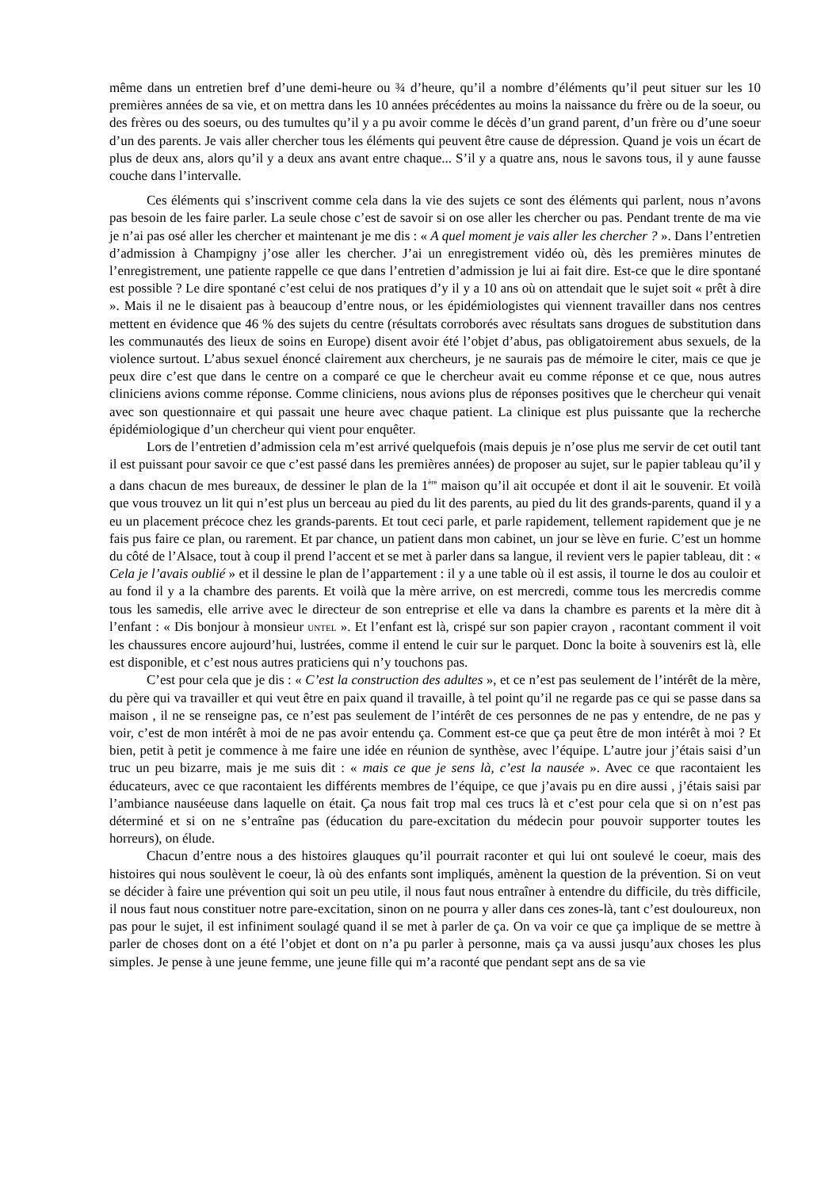même dans un entretien bref d’une demi-heure ou ¾ d’heure, qu’il a nombre d’éléments qu’il peut situer sur les 10 premières années de sa vie, et on mettra dans les 10 années précédentes au moins la naissance du frère ou de la soeur, ou des frères ou des soeurs, ou des tumultes qu’il y a pu avoir comme le décès d’un grand parent, d’un frère ou d’une soeur d’un des parents. Je vais aller chercher tous les éléments qui peuvent être cause de dépression. Quand je vois un écart de plus de deux ans, alors qu’il y a deux ans avant entre chaque... S’il y a quatre ans, nous le savons tous, il y aune fausse couche dans l’intervalle.
Ces éléments qui s’inscrivent comme cela dans la vie des sujets ce sont des éléments qui parlent, nous n’avons pas besoin de les faire parler. La seule chose c’est de savoir si on ose aller les chercher ou pas. Pendant trente de ma vie je n’ai pas osé aller les chercher et maintenant je me dis : « A quel moment je vais aller les chercher ? ». Dans l’entretien d’admission à Champigny j’ose aller les chercher. J’ai un enregistrement vidéo où, dès les premières minutes de l’enregistrement, une patiente rappelle ce que dans l’entretien d’admission je lui ai fait dire. Est-ce que le dire spontané est possible ? Le dire spontané c’est celui de nos pratiques d’y il y a 10 ans où on attendait que le sujet soit « prêt à dire ». Mais il ne le disaient pas à beaucoup d’entre nous, or les épidémiologistes qui viennent travailler dans nos centres mettent en évidence que 46 % des sujets du centre (résultats corroborés avec résultats sans drogues de substitution dans les communautés des lieux de soins en Europe) disent avoir été l’objet d’abus, pas obligatoirement abus sexuels, de la violence surtout. L’abus sexuel énoncé clairement aux chercheurs, je ne saurais pas de mémoire le citer, mais ce que je peux dire c’est que dans le centre on a comparé ce que le chercheur avait eu comme réponse et ce que, nous autres cliniciens avions comme réponse. Comme cliniciens, nous avions plus de réponses positives que le chercheur qui venait avec son questionnaire et qui passait une heure avec chaque patient. La clinique est plus puissante que la recherche épidémiologique d’un chercheur qui vient pour enquêter.
Lors de l’entretien d’admission cela m’est arrivé quelquefois (mais depuis je n’ose plus me servir de cet outil tant il est puissant pour savoir ce que c’est passé dans les premières années) de proposer au sujet, sur le papier tableau qu’il y a dans chacun de mes bureaux, de dessiner le plan de la 1<sup>ère</sup> maison qu’il ait occupée et dont il ait le souvenir. Et voilà que vous trouvez un lit qui n’est plus un berceau au pied du lit des parents, au pied du lit des grands-parents, quand il y a eu un placement précoce chez les grands-parents. Et tout ceci parle, et parle rapidement, tellement rapidement que je ne fais pus faire ce plan, ou rarement. Et par chance, un patient dans mon cabinet, un jour se lève en furie. C’est un homme du côté de l’Alsace, tout à coup il prend l’accent et se met à parler dans sa langue, il revient vers le papier tableau, dit : « Cela je l’avais oublié » et il dessine le plan de l’appartement : il y a une table où il est assis, il tourne le dos au couloir et au fond il y a la chambre des parents. Et voilà que la mère arrive, on est mercredi, comme tous les mercredis comme tous les samedis, elle arrive avec le directeur de son entreprise et elle va dans la chambre es parents et la mère dit à l’enfant : « Dis bonjour à monsieur UNTEL ». Et l’enfant est là, crispé sur son papier crayon , racontant comment il voit les chaussures encore aujourd’hui, lustrées, comme il entend le cuir sur le parquet. Donc la boite à souvenirs est là, elle est disponible, et c’est nous autres praticiens qui n’y touchons pas.
C’est pour cela que je dis : « C’est la construction des adultes », et ce n’est pas seulement de l’intérêt de la mère, du père qui va travailler et qui veut être en paix quand il travaille, à tel point qu’il ne regarde pas ce qui se passe dans sa maison , il ne se renseigne pas, ce n’est pas seulement de l’intérêt de ces personnes de ne pas y entendre, de ne pas y voir, c’est de mon intérêt à moi de ne pas avoir entendu ça. Comment est-ce que ça peut être de mon intérêt à moi ? Et bien, petit à petit je commence à me faire une idée en réunion de synthèse, avec l’équipe. L’autre jour j’étais saisi d’un truc un peu bizarre, mais je me suis dit : « mais ce que je sens là, c’est la nausée ». Avec ce que racontaient les éducateurs, avec ce que racontaient les différents membres de l’équipe, ce que j’avais pu en dire aussi , j’étais saisi par l’ambiance nauséeuse dans laquelle on était. Ça nous fait trop mal ces trucs là et c’est pour cela que si on n’est pas déterminé et si on ne s’entraîne pas (éducation du pare-excitation du médecin pour pouvoir supporter toutes les horreurs), on élude.
Chacun d’entre nous a des histoires glauques qu’il pourrait raconter et qui lui ont soulevé le coeur, mais des histoires qui nous soulèvent le coeur, là où des enfants sont impliqués, amènent la question de la prévention. Si on veut se décider à faire une prévention qui soit un peu utile, il nous faut nous entraîner à entendre du difficile, du très difficile, il nous faut nous constituer notre pare-excitation, sinon on ne pourra y aller dans ces zones-là, tant c’est douloureux, non pas pour le sujet, il est infiniment soulagé quand il se met à parler de ça. On va voir ce que ça implique de se mettre à parler de choses dont on a été l’objet et dont on n’a pu parler à personne, mais ça va aussi jusqu’aux choses les plus simples. Je pense à une jeune femme, une jeune fille qui m’a raconté que pendant sept ans de sa vie